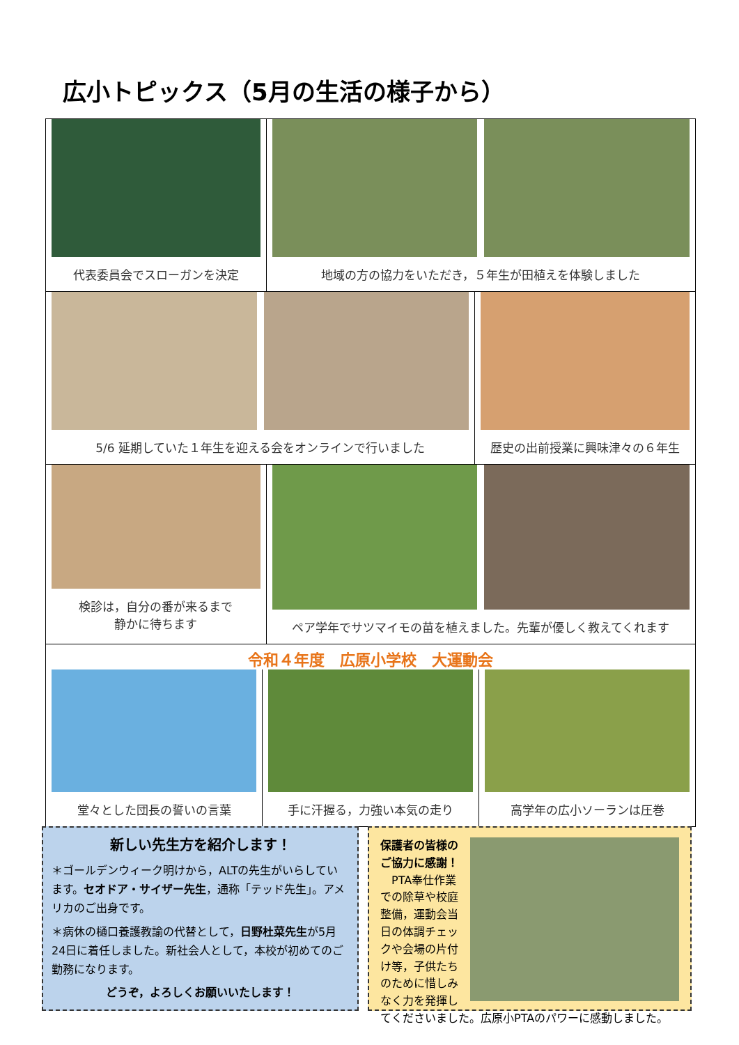広小トピックス（5月の生活の様子から）
代表委員会でスローガンを決定 地域の方の協力をいただき，５年生が田植えを体験しました
5/6 延期していた１年生を迎える会をオンラインで行いました
歴史の出前授業に興味津々の６年生
検診は，自分の番が来るまで
静かに待ちます
ペア学年でサツマイモの苗を植えました。先輩が優しく教えてくれます
令和４年度　広原小学校　大運動会
堂々とした団長の誓いの言葉 手に汗握る，力強い本気の走り 高学年の広小ソーランは圧巻
新しい先生方を紹介します！
＊ゴールデンウィーク明けから，ALTの先生がいらしています。セオドア・サイザー先生，通称「テッド先生」。アメリカのご出身です。
＊病休の樋口養護教諭の代替として，日野杜菜先生が5月24日に着任しました。新社会人として，本校が初めてのご勤務になります。
どうぞ，よろしくお願いいたします！
保護者の皆様のご協力に感謝！
　PTA奉仕作業での除草や校庭整備，運動会当日の体調チェックや会場の片付け等，子供たちのために惜しみなく力を発揮してくださいました。広原小PTAのパワーに感動しました。